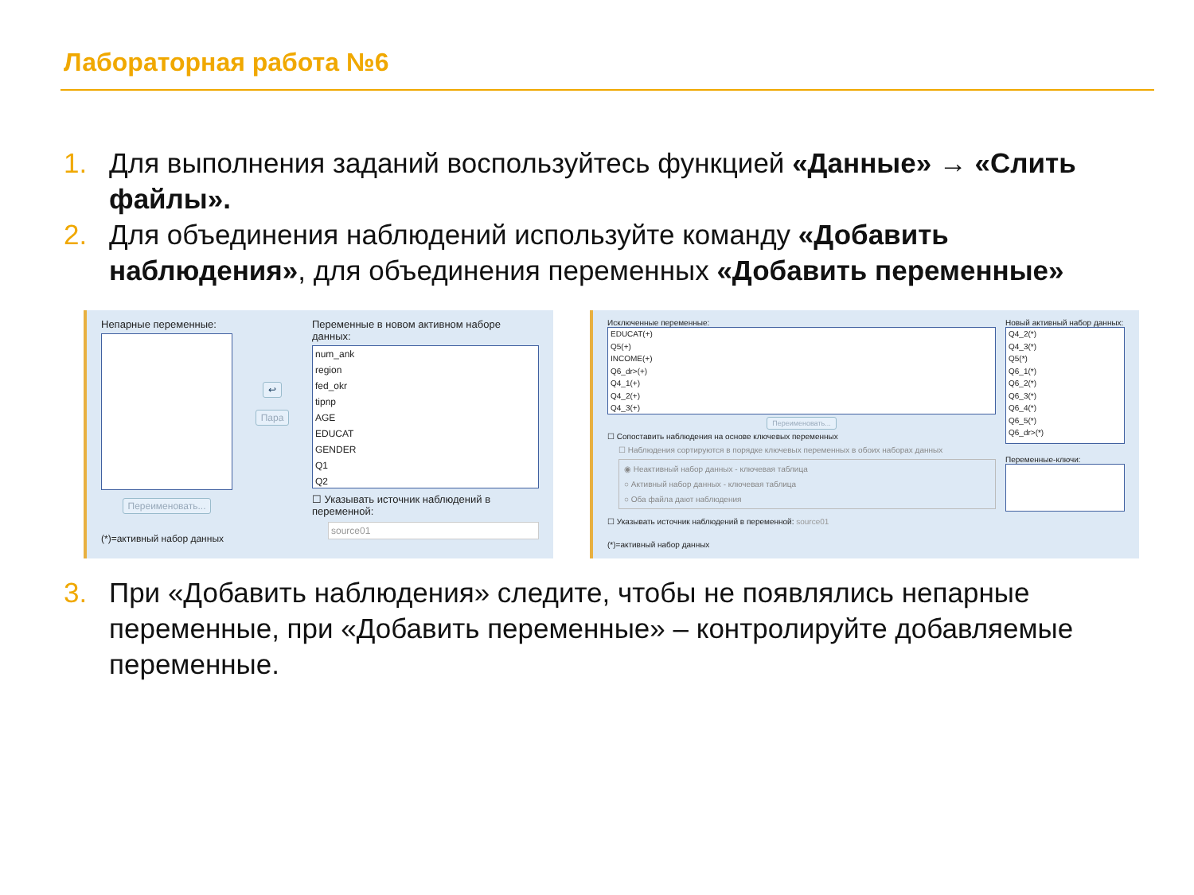Лабораторная работа №6
1. Для выполнения заданий воспользуйтесь функцией «Данные» → «Слить файлы».
2. Для объединения наблюдений используйте команду «Добавить наблюдения», для объединения переменных «Добавить переменные»
Непарные переменные:
Переименовать...
(*)=активный набор данных
↩
Пара
Переменные в новом активном наборе данных:
num_ank
region
fed_okr
tipnp
AGE
EDUCAT
GENDER
Q1
Q2
☐ Указывать источник наблюдений в переменной:
source01
Исключенные переменные:
EDUCAT(+)
Q5(+)
INCOME(+)
Q6_dr>(+)
Q4_1(+)
Q4_2(+)
Q4_3(+)
Переименовать...
☐ Сопоставить наблюдения на основе ключевых переменных
☐ Наблюдения сортируются в порядке ключевых переменных в обоих наборах данных
◉ Неактивный набор данных - ключевая таблица
○ Активный набор данных - ключевая таблица
○ Оба файла дают наблюдения
☐ Указывать источник наблюдений в переменной: source01
(*)=активный набор данных
Новый активный набор данных:
Q4_2(*)
Q4_3(*)
Q5(*)
Q6_1(*)
Q6_2(*)
Q6_3(*)
Q6_4(*)
Q6_5(*)
Q6_dr>(*)
Переменные-ключи:
3. При «Добавить наблюдения» следите, чтобы не появлялись непарные переменные, при «Добавить переменные» – контролируйте добавляемые переменные.